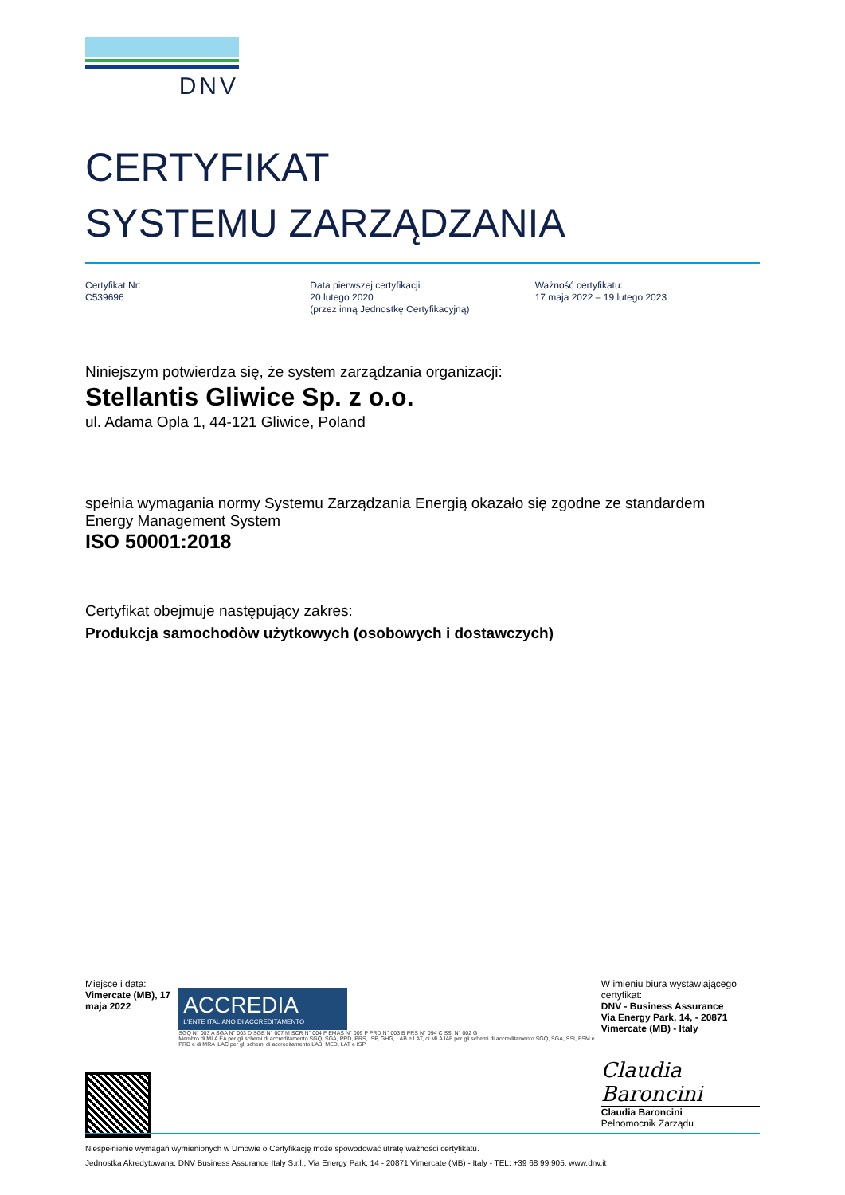DNV
CERTYFIKAT
SYSTEMU ZARZĄDZANIA
Certyfikat Nr:
C539696
Data pierwszej certyfikacji:
20 lutego 2020
(przez inną Jednostkę Certyfikacyjną)
Ważność certyfikatu:
17 maja 2022 – 19 lutego 2023
Niniejszym potwierdza się, że system zarządzania organizacji:
Stellantis Gliwice Sp. z o.o.
ul. Adama Opla 1, 44-121 Gliwice, Poland
spełnia wymagania normy Systemu Zarządzania Energią okazało się zgodne ze standardem
Energy Management System
ISO 50001:2018
Certyfikat obejmuje następujący zakres:
Produkcja samochodòw użytkowych (osobowych i dostawczych)
Miejsce i data:
Vimercate (MB), 17 maja 2022
ACCREDIA
L'ENTE ITALIANO DI ACCREDITAMENTO
SGQ N° 003 A SGA N° 003 D SGE N° 007 M SCR N° 004 F EMAS N° 009 P PRD N° 003 B PRS N° 094 C SSI N° 002 G
Membro di MLA EA per gli schemi di accreditamento SGQ, SGA, PRD, PRS, ISP, GHG, LAB e LAT, di MLA IAF per gli schemi di accreditamento SGQ, SGA, SSI, FSM e PRD e di MRA ILAC per gli schemi di accreditamento LAB, MED, LAT e ISP
W imieniu biura wystawiającego certyfikat:
DNV - Business Assurance
Via Energy Park, 14, - 20871 Vimercate (MB) - Italy
Claudia Baroncini
Claudia Baroncini
Pełnomocnik Zarządu
Niespełnienie wymagań wymienionych w Umowie o Certyfikację może spowodować utratę ważności certyfikatu.
Jednostka Akredytowana: DNV Business Assurance Italy S.r.l., Via Energy Park, 14 - 20871 Vimercate (MB) - Italy - TEL: +39 68 99 905. www.dnv.it